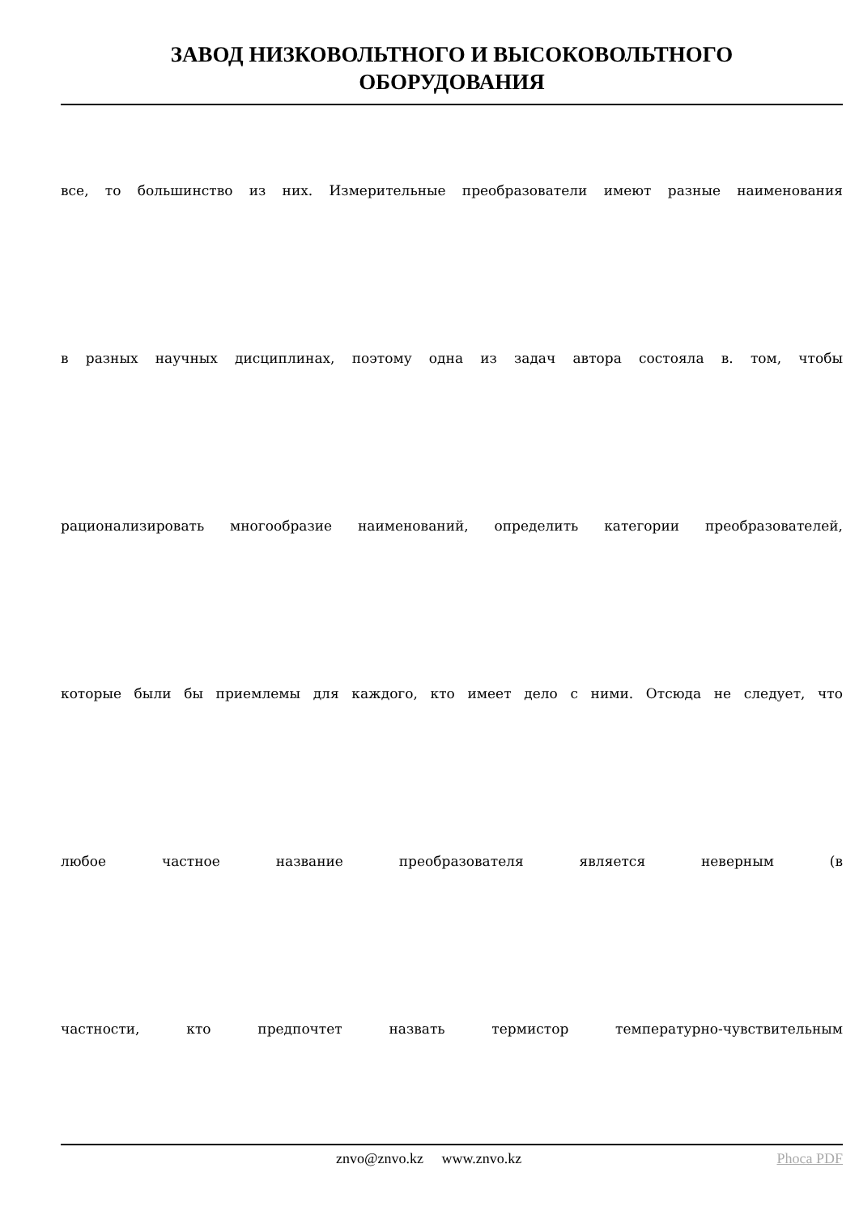ЗАВОД НИЗКОВОЛЬТНОГО И ВЫСОКОВОЛЬТНОГО
ОБОРУДОВАНИЯ
все, то большинство из них. Измерительные преобразователи имеют разные наименования
в разных научных дисциплинах, поэтому одна из задач автора состояла в. том, чтобы
рационализировать многообразие наименований, определить категории преобразователей,
которые были бы приемлемы для каждого, кто имеет дело с ними. Отсюда не следует, что
любое частное название преобразователя является неверным (в
частности, кто предпочтет назвать термистор температурно-чувствительным
znvo@znvo.kz www.znvo.kz Phoca PDF